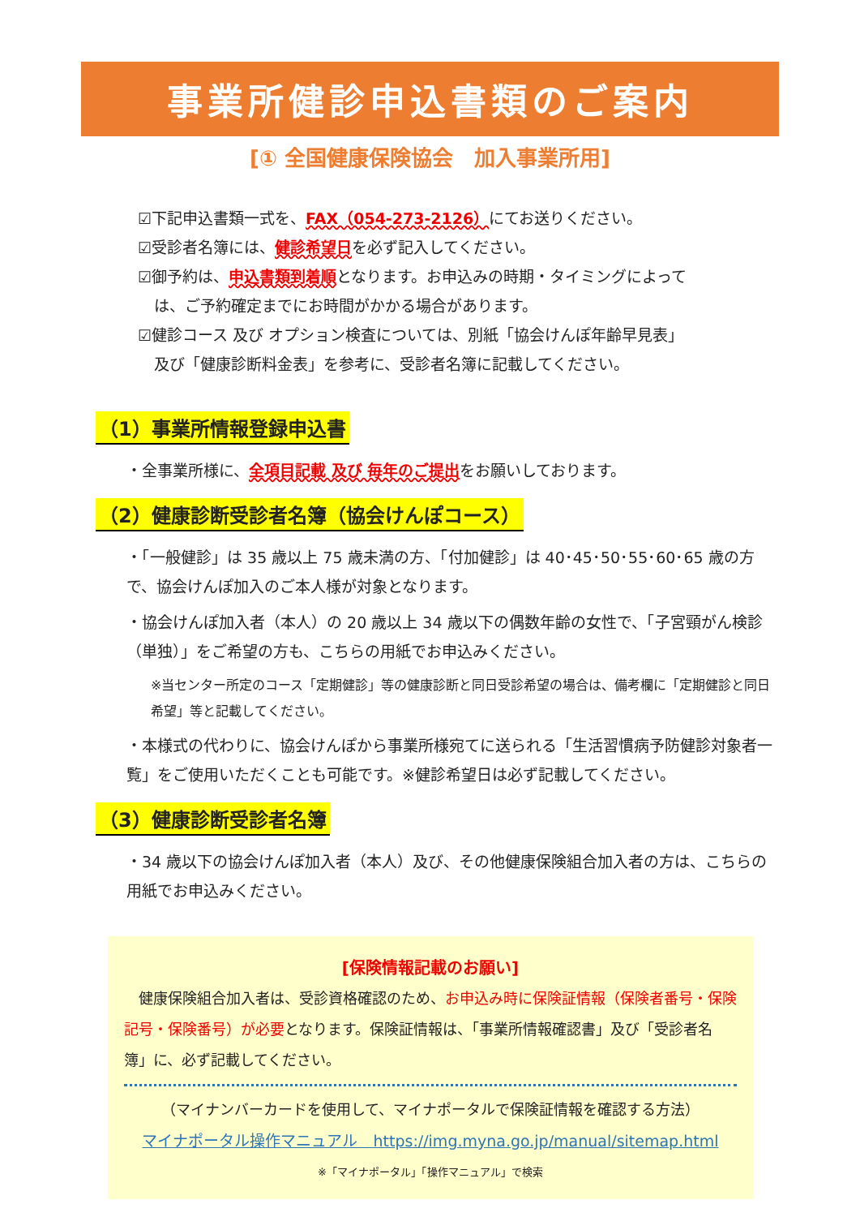事業所健診申込書類のご案内
[① 全国健康保険協会　加入事業所用]
☑下記申込書類一式を、FAX（054-273-2126）にてお送りください。
☑受診者名簿には、健診希望日を必ず記入してください。
☑御予約は、申込書類到着順となります。お申込みの時期・タイミングによって
は、ご予約確定までにお時間がかかる場合があります。
☑健診コース 及び オプション検査については、別紙「協会けんぽ年齢早見表」
及び「健康診断料金表」を参考に、受診者名簿に記載してください。
（1）事業所情報登録申込書
・全事業所様に、全項目記載 及び 毎年のご提出をお願いしております。
（2）健康診断受診者名簿（協会けんぽコース）
・「一般健診」は 35 歳以上 75 歳未満の方、「付加健診」は 40･45･50･55･60･65 歳の方で、協会けんぽ加入のご本人様が対象となります。
・協会けんぽ加入者（本人）の 20 歳以上 34 歳以下の偶数年齢の女性で、「子宮頸がん検診（単独）」をご希望の方も、こちらの用紙でお申込みください。
※当センター所定のコース「定期健診」等の健康診断と同日受診希望の場合は、備考欄に「定期健診と同日希望」等と記載してください。
・本様式の代わりに、協会けんぽから事業所様宛てに送られる「生活習慣病予防健診対象者一覧」をご使用いただくことも可能です。※健診希望日は必ず記載してください。
（3）健康診断受診者名簿
・34 歳以下の協会けんぽ加入者（本人）及び、その他健康保険組合加入者の方は、こちらの用紙でお申込みください。
[保険情報記載のお願い]
　健康保険組合加入者は、受診資格確認のため、お申込み時に保険証情報（保険者番号・保険記号・保険番号）が必要となります。保険証情報は、「事業所情報確認書」及び「受診者名簿」に、必ず記載してください。
（マイナンバーカードを使用して、マイナポータルで保険証情報を確認する方法）
マイナポータル操作マニュアル　https://img.myna.go.jp/manual/sitemap.html
※「マイナポータル」「操作マニュアル」で検索